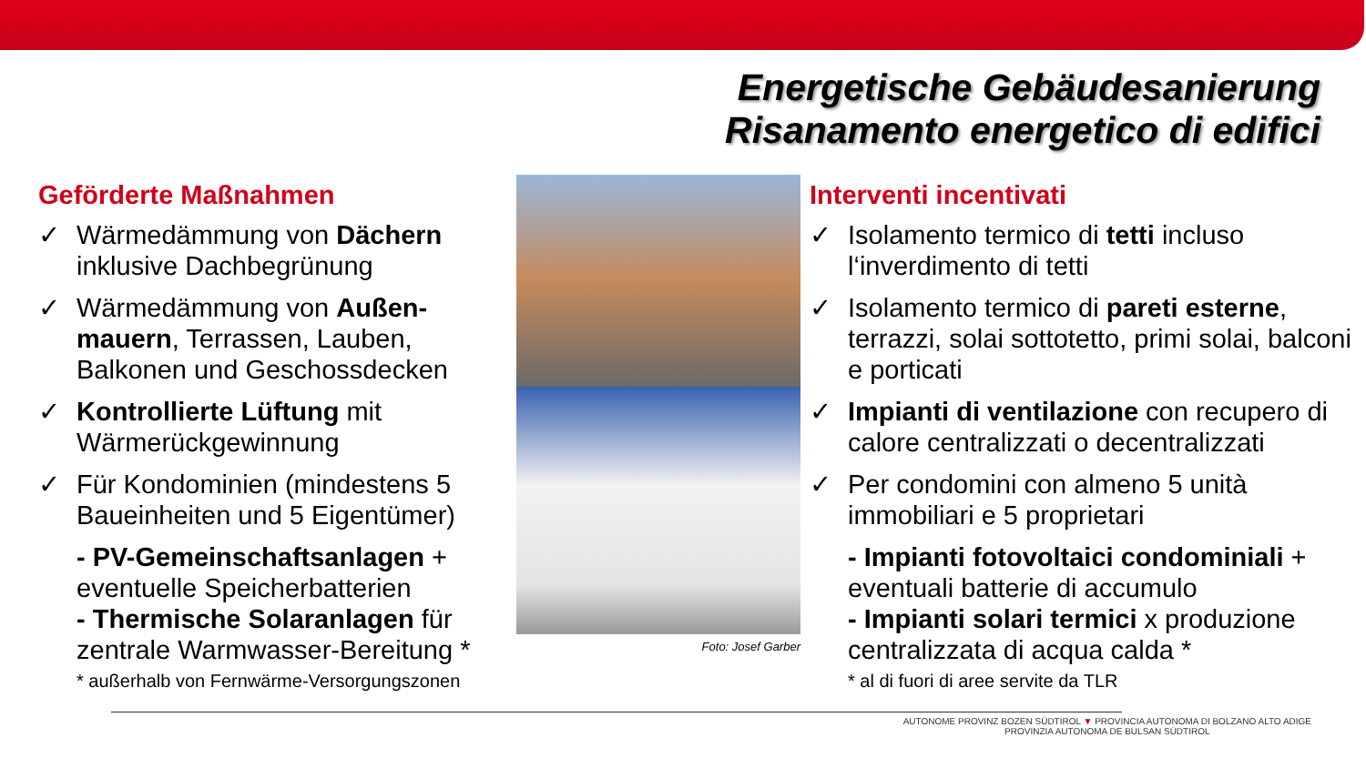Energetische Gebäudesanierung
Risanamento energetico di edifici
Geförderte Maßnahmen
✓ Wärmedämmung von Dächern inklusive Dachbegrünung
✓ Wärmedämmung von Außen-mauern, Terrassen, Lauben, Balkonen und Geschossdecken
✓ Kontrollierte Lüftung mit Wärmerückgewinnung
✓ Für Kondominien (mindestens 5 Baueinheiten und 5 Eigentümer)
- PV-Gemeinschaftsanlagen + eventuelle Speicherbatterien
- Thermische Solaranlagen für zentrale Warmwasser-Bereitung *
* außerhalb von Fernwärme-Versorgungszonen
Foto: Josef Garber
Interventi incentivati
✓ Isolamento termico di tetti incluso l‘inverdimento di tetti
✓ Isolamento termico di pareti esterne, terrazzi, solai sottotetto, primi solai, balconi e porticati
✓ Impianti di ventilazione con recupero di calore centralizzati o decentralizzati
✓ Per condomini con almeno 5 unità immobiliari e 5 proprietari
- Impianti fotovoltaici condominiali + eventuali batterie di accumulo
- Impianti solari termici x produzione centralizzata di acqua calda *
* al di fuori di aree servite da TLR
AUTONOME PROVINZ BOZEN SÜDTIROL ▼ PROVINCIA AUTONOMA DI BOLZANO ALTO ADIGE
PROVINZIA AUTONOMA DE BULSAN SÜDTIROL